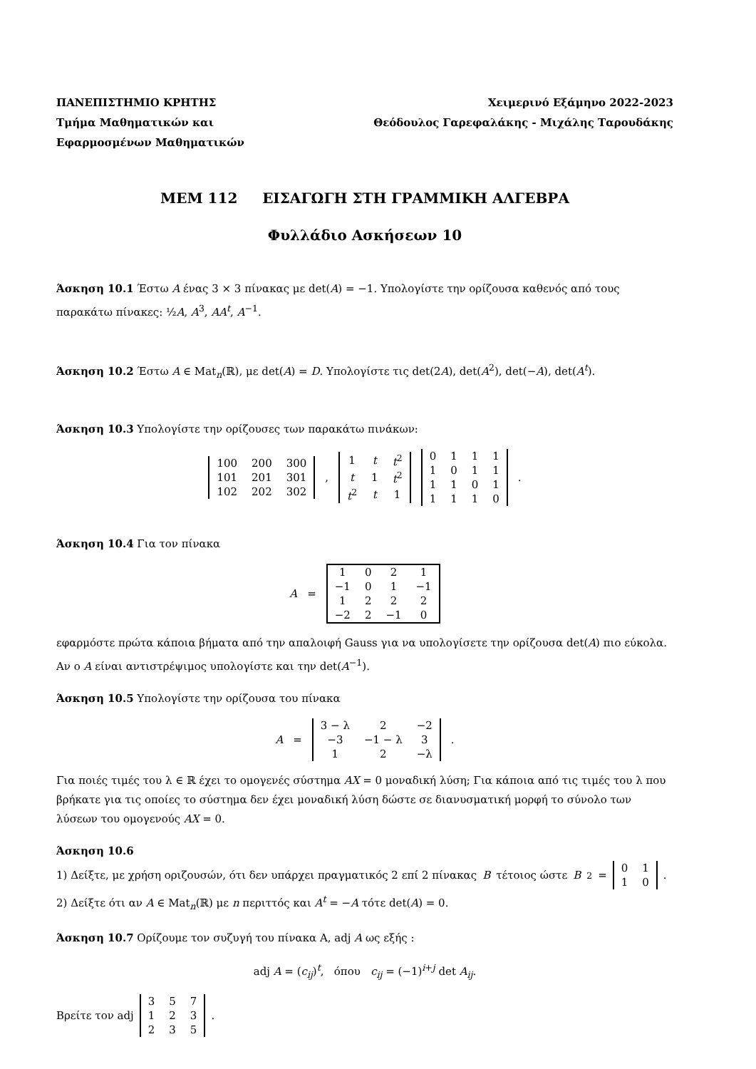ΠΑΝΕΠΙΣΤΗΜΙΟ ΚΡΗΤΗΣ
Τμήμα Μαθηματικών και
Εφαρμοσμένων Μαθηματικών
Χειμερινό Εξάμηνο 2022-2023
Θεόδουλος Γαρεφαλάκης - Μιχάλης Ταρουδάκης
ΜΕΜ 112 ΕΙΣΑΓΩΓΗ ΣΤΗ ΓΡΑΜΜΙΚΗ ΑΛΓΕΒΡΑ
Φυλλάδιο Ασκήσεων 10
Άσκηση 10.1 Έστω A ένας 3 × 3 πίνακας με det(A) = −1. Υπολογίστε την ορίζουσα καθενός από τους παρακάτω πίνακες: ½A, A<sup>3</sup>, AA<sup>t</sup>, A<sup>−1</sup>.
Άσκηση 10.2 Έστω A ∈ Mat<sub>n</sub>(ℝ), με det(A) = D. Υπολογίστε τις det(2A), det(A<sup>2</sup>), det(−A), det(A<sup>t</sup>).
Άσκηση 10.3 Υπολογίστε την ορίζουσες των παρακάτω πινάκων:
| 100 | 200 | 300 |
| 101 | 201 | 301 |
| 102 | 202 | 302 |
,
| 1 | t | t<sup>2</sup> |
| t | 1 | t<sup>2</sup> |
| t<sup>2</sup> | t | 1 |
| 0 | 1 | 1 | 1 |
| 1 | 0 | 1 | 1 |
| 1 | 1 | 0 | 1 |
| 1 | 1 | 1 | 0 |
.
Άσκηση 10.4 Για τον πίνακα
A =
| 1 | 0 | 2 | 1 |
| −1 | 0 | 1 | −1 |
| 1 | 2 | 2 | 2 |
| −2 | 2 | −1 | 0 |
εφαρμόστε πρώτα κάποια βήματα από την απαλοιφή Gauss για να υπολογίσετε την ορίζουσα det(A) πιο εύκολα. Αν ο A είναι αντιστρέψιμος υπολογίστε και την det(A<sup>−1</sup>).
Άσκηση 10.5 Υπολογίστε την ορίζουσα του πίνακα
A =
| 3 − λ | 2 | −2 |
| −3 | −1 − λ | 3 |
| 1 | 2 | −λ |
.
Για ποιές τιμές του λ ∈ ℝ έχει το ομογενές σύστημα AX = 0 μοναδική λύση; Για κάποια από τις τιμές του λ που βρήκατε για τις οποίες το σύστημα δεν έχει μοναδική λύση δώστε σε διανυσματική μορφή το σύνολο των λύσεων του ομογενούς AX = 0.
Άσκηση 10.6
1) Δείξτε, με χρήση οριζουσών, ότι δεν υπάρχει πραγματικός 2 επί 2 πίνακας B τέτοιος ώστε B<sup>2</sup> =
| 0 | 1 |
| 1 | 0 |
.
2) Δείξτε ότι αν A ∈ Mat<sub>n</sub>(ℝ) με n περιττός και A<sup>t</sup> = −A τότε det(A) = 0.
Άσκηση 10.7 Ορίζουμε τον συζυγή του πίνακα A, adj A ως εξής :
adj A = (c<sub>ij</sub>)<sup>t</sup>, όπου c<sub>ij</sub> = (−1)<sup>i+j</sup> det A<sub>ij</sub>.
Βρείτε τον adj
| 3 | 5 | 7 |
| 1 | 2 | 3 |
| 2 | 3 | 5 |
.